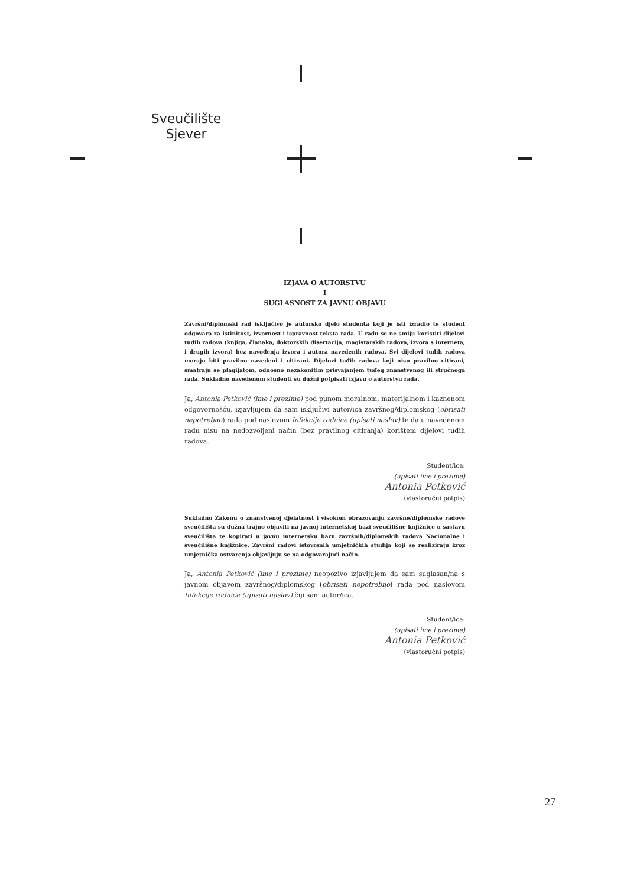Sveučilište
Sjever
IZJAVA O AUTORSTVU
I
SUGLASNOST ZA JAVNU OBJAVU
Završni/diplomski rad isključivo je autorsko djelo studenta koji je isti izradio te student odgovara za istinitost, izvornost i ispravnost teksta rada. U radu se ne smiju koristiti dijelovi tuđih radova (knjiga, članaka, doktorskih disertacija, magistarskih radova, izvora s interneta, i drugih izvora) bez navođenja izvora i autora navedenih radova. Svi dijelovi tuđih radova moraju biti pravilno navedeni i citirani. Dijelovi tuđih radova koji nisu pravilno citirani, smatraju se plagijatom, odnosno nezakonitim prisvajanjem tuđeg znanstvenog ili stručnoga rada. Sukladno navedenom studenti su dužni potpisati izjavu o autorstvu rada.
Ja, Antonia Petković (ime i prezime) pod punom moralnom, materijalnom i kaznenom odgovornošću, izjavljujem da sam isključivi autor/ica završnog/diplomskog (obrisati nepotrebno) rada pod naslovom Infekcije rodnice (upisati naslov) te da u navedenom radu nisu na nedozvoljeni način (bez pravilnog citiranja) korišteni dijelovi tuđih radova.
Student/ica:
(upisati ime i prezime)
Antonia Petković
(vlastoručni potpis)
Sukladno Zakonu o znanstvenoj djelatnost i visokom obrazovanju završne/diplomske radove sveučilišta su dužna trajno objaviti na javnoj internetskoj bazi sveučilišne knjižnice u sastavu sveučilišta te kopirati u javnu internetsku bazu završnih/diplomskih radova Nacionalne i sveučilišne knjižnice. Završni radovi istovrsnih umjetničkih studija koji se realiziraju kroz umjetnička ostvarenja objavljuju se na odgovarajući način.
Ja, Antonia Petković (ime i prezime) neopozivo izjavljujem da sam suglasan/na s javnom objavom završnog/diplomskog (obrisati nepotrebno) rada pod naslovom Infekcije rodnice (upisati naslov) čiji sam autor/ica.
Student/ica:
(upisati ime i prezime)
Antonia Petković
(vlastoručni potpis)
27